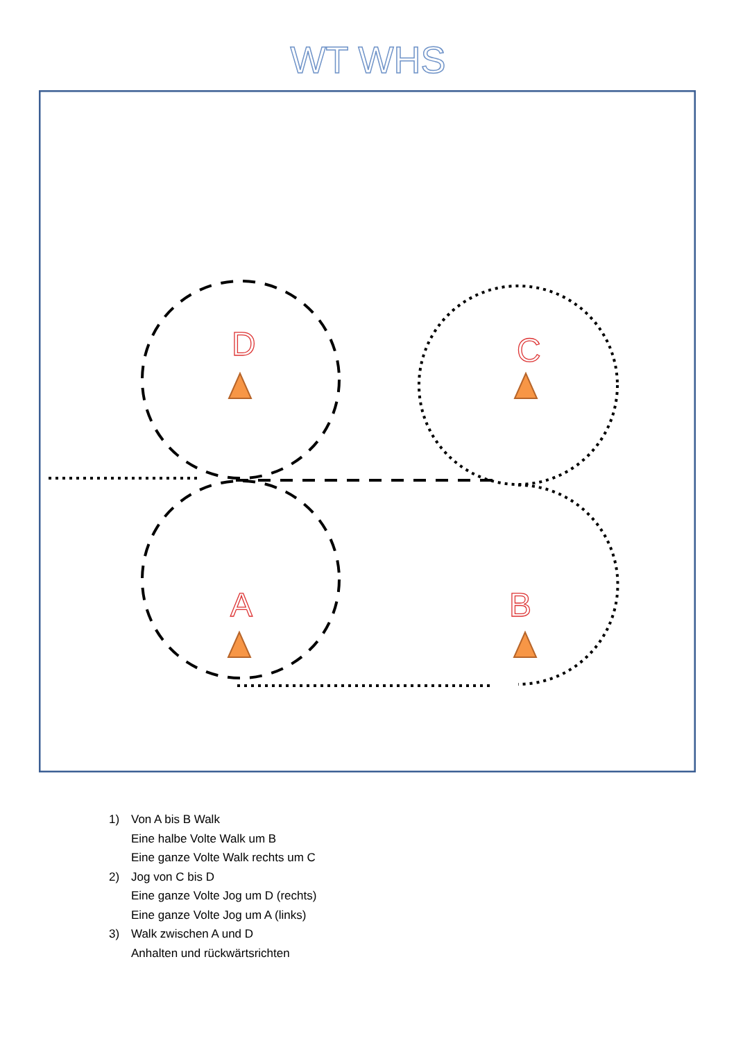WT WHS
D
C
A
B
1) Von A bis B Walk
Eine halbe Volte Walk um B
Eine ganze Volte Walk rechts um C
2) Jog von C bis D
Eine ganze Volte Jog um D (rechts)
Eine ganze Volte Jog um A (links)
3) Walk zwischen A und D
Anhalten und rückwärtsrichten